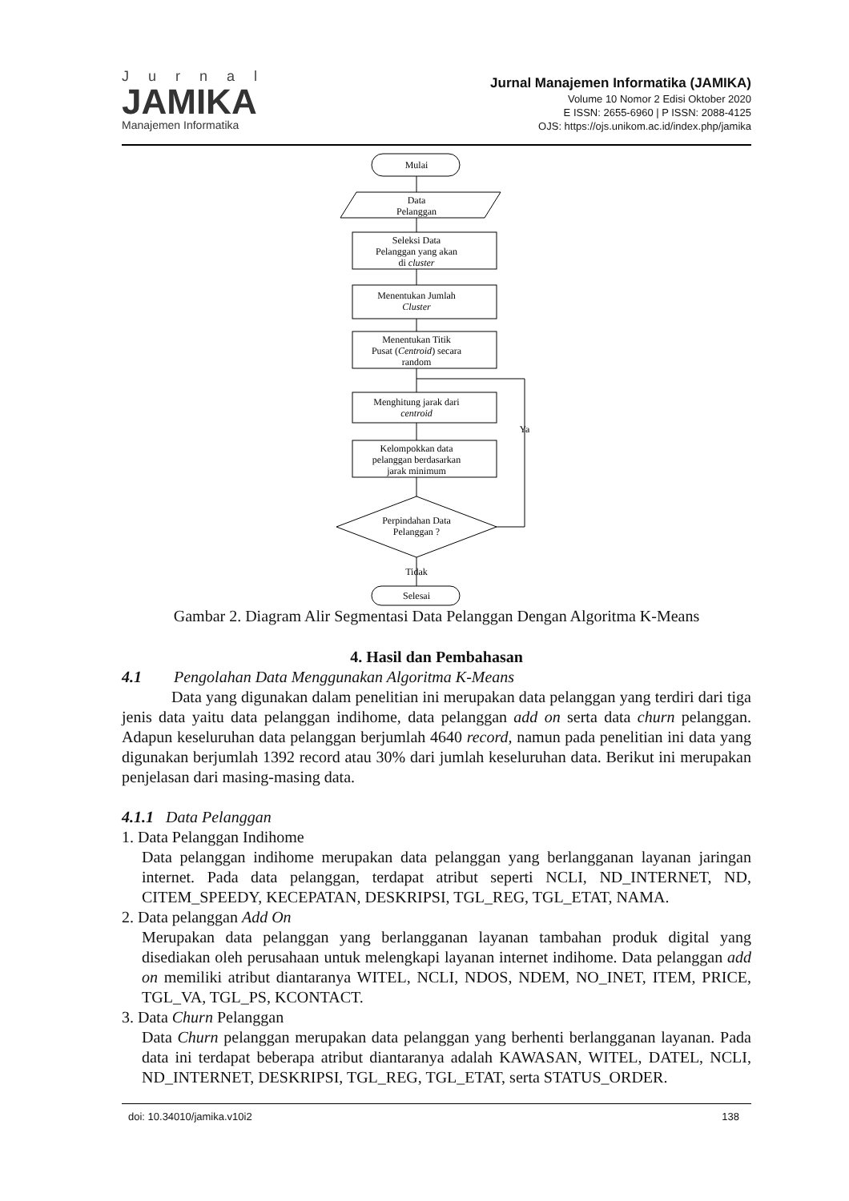Jurnal
JAMIKA
Manajemen Informatika
Jurnal Manajemen Informatika (JAMIKA)
Volume 10 Nomor 2 Edisi Oktober 2020
E ISSN: 2655-6960 | P ISSN: 2088-4125
OJS: https://ojs.unikom.ac.id/index.php/jamika
Mulai
Data
Pelanggan
Seleksi Data
Pelanggan yang akan
di cluster
Menentukan Jumlah
Cluster
Menentukan Titik
Pusat (Centroid) secara
random
Menghitung jarak dari
centroid
Kelompokkan data
pelanggan berdasarkan
jarak minimum
Perpindahan Data
Pelanggan ?
Ya
Tidak
Selesai
Gambar 2. Diagram Alir Segmentasi Data Pelanggan Dengan Algoritma K-Means
4. Hasil dan Pembahasan
4.1 Pengolahan Data Menggunakan Algoritma K-Means
Data yang digunakan dalam penelitian ini merupakan data pelanggan yang terdiri dari tiga jenis data yaitu data pelanggan indihome, data pelanggan add on serta data churn pelanggan. Adapun keseluruhan data pelanggan berjumlah 4640 record, namun pada penelitian ini data yang digunakan berjumlah 1392 record atau 30% dari jumlah keseluruhan data. Berikut ini merupakan penjelasan dari masing-masing data.
4.1.1 Data Pelanggan
1. Data Pelanggan Indihome
Data pelanggan indihome merupakan data pelanggan yang berlangganan layanan jaringan internet. Pada data pelanggan, terdapat atribut seperti NCLI, ND_INTERNET, ND, CITEM_SPEEDY, KECEPATAN, DESKRIPSI, TGL_REG, TGL_ETAT, NAMA.
2. Data pelanggan Add On
Merupakan data pelanggan yang berlangganan layanan tambahan produk digital yang disediakan oleh perusahaan untuk melengkapi layanan internet indihome. Data pelanggan add on memiliki atribut diantaranya WITEL, NCLI, NDOS, NDEM, NO_INET, ITEM, PRICE, TGL_VA, TGL_PS, KCONTACT.
3. Data Churn Pelanggan
Data Churn pelanggan merupakan data pelanggan yang berhenti berlangganan layanan. Pada data ini terdapat beberapa atribut diantaranya adalah KAWASAN, WITEL, DATEL, NCLI, ND_INTERNET, DESKRIPSI, TGL_REG, TGL_ETAT, serta STATUS_ORDER.
doi: 10.34010/jamika.v10i2 138